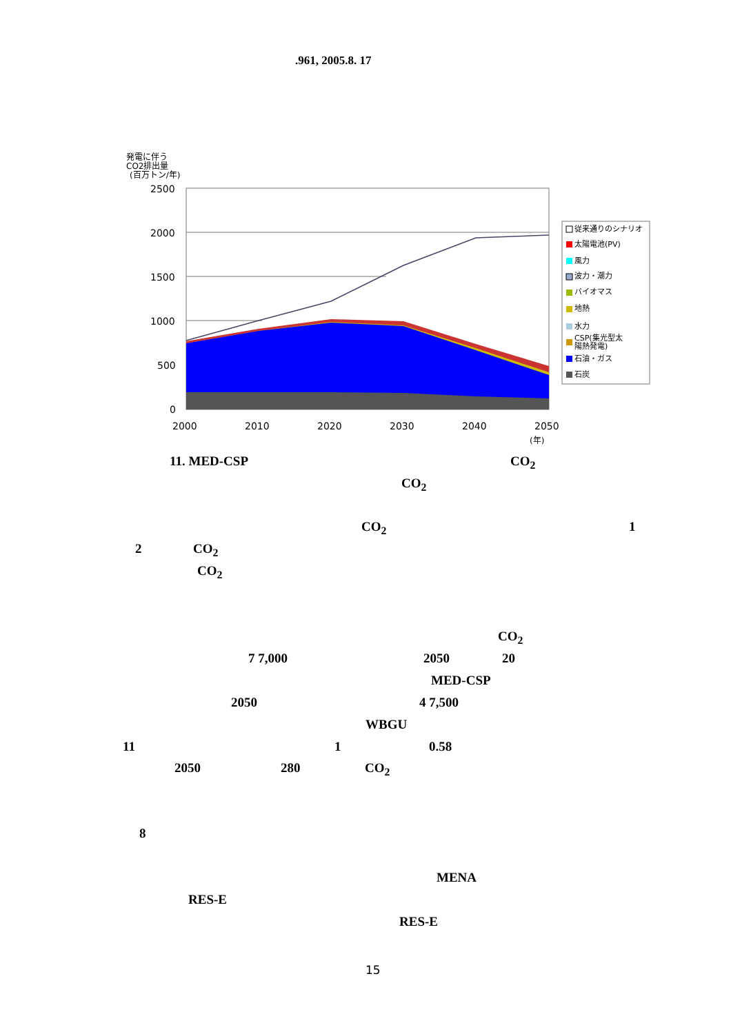.961, 2005.8. 17
発電に伴う
CO2排出量
(百万トン/年)
2500
2000
1500
1000
500
0
2000
2010
2020
2030
2040
2050
(年)
従来通りのシナリオ
太陽電池(PV)
風力
波力・潮力
バイオマス
地熱
水力
CSP(集光型太
陽熱発電)
石油・ガス
石炭
11. MED-CSP CO<sub>2</sub>
CO<sub>2</sub>
CO<sub>2</sub> 1
2 CO<sub>2</sub>
CO<sub>2</sub>
CO<sub>2</sub>
7 7,000 2050 20
MED-CSP
2050 4 7,500
WBGU
11 1 0.58
2050 280 CO<sub>2</sub>
8
MENA
RES-E
RES-E
15